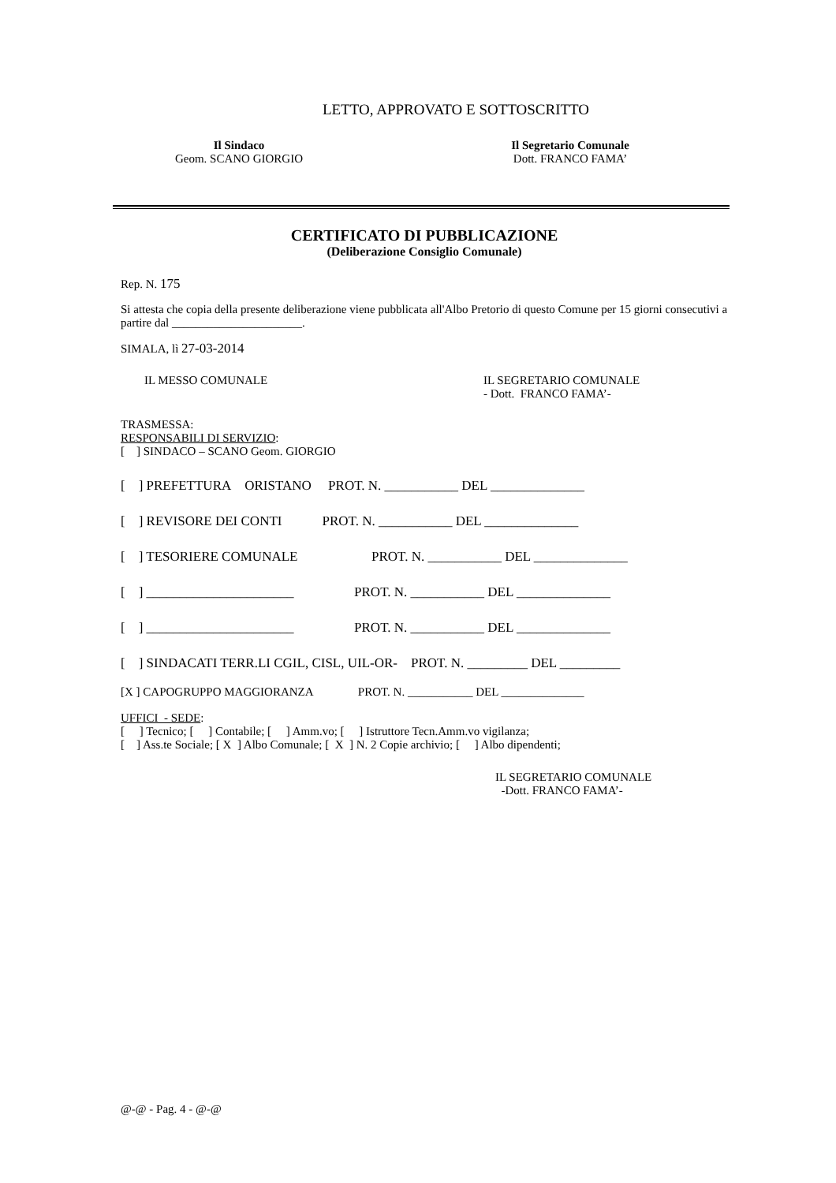LETTO, APPROVATO E SOTTOSCRITTO
Il Sindaco
Geom. SCANO GIORGIO
Il Segretario Comunale
Dott. FRANCO FAMA’
CERTIFICATO DI PUBBLICAZIONE
(Deliberazione Consiglio Comunale)
Rep. N. 175
Si attesta che copia della presente deliberazione viene pubblicata all'Albo Pretorio di questo Comune per 15 giorni consecutivi a partire dal ______________________.
SIMALA, lì 27-03-2014
IL MESSO COMUNALE IL SEGRETARIO COMUNALE
- Dott. FRANCO FAMA’-
TRASMESSA:
RESPONSABILI DI SERVIZIO:
[ ] SINDACO – SCANO Geom. GIORGIO
[ ] PREFETTURA ORISTANO PROT. N. ___________ DEL ______________
[ ] REVISORE DEI CONTI PROT. N. ___________ DEL ______________
[ ] TESORIERE COMUNALE PROT. N. ___________ DEL ______________
[ ] ______________________ PROT. N. ___________ DEL ______________
[ ] ______________________ PROT. N. ___________ DEL ______________
[ ] SINDACATI TERR.LI CGIL, CISL, UIL-OR- PROT. N. _________ DEL _________
[X ] CAPOGRUPPO MAGGIORANZA PROT. N. ___________ DEL ______________
UFFICI - SEDE:
[ ] Tecnico; [ ] Contabile; [ ] Amm.vo; [ ] Istruttore Tecn.Amm.vo vigilanza;
[ ] Ass.te Sociale; [ X ] Albo Comunale; [ X ] N. 2 Copie archivio; [ ] Albo dipendenti;
IL SEGRETARIO COMUNALE
-Dott. FRANCO FAMA’-
@-@ - Pag. 4 - @-@